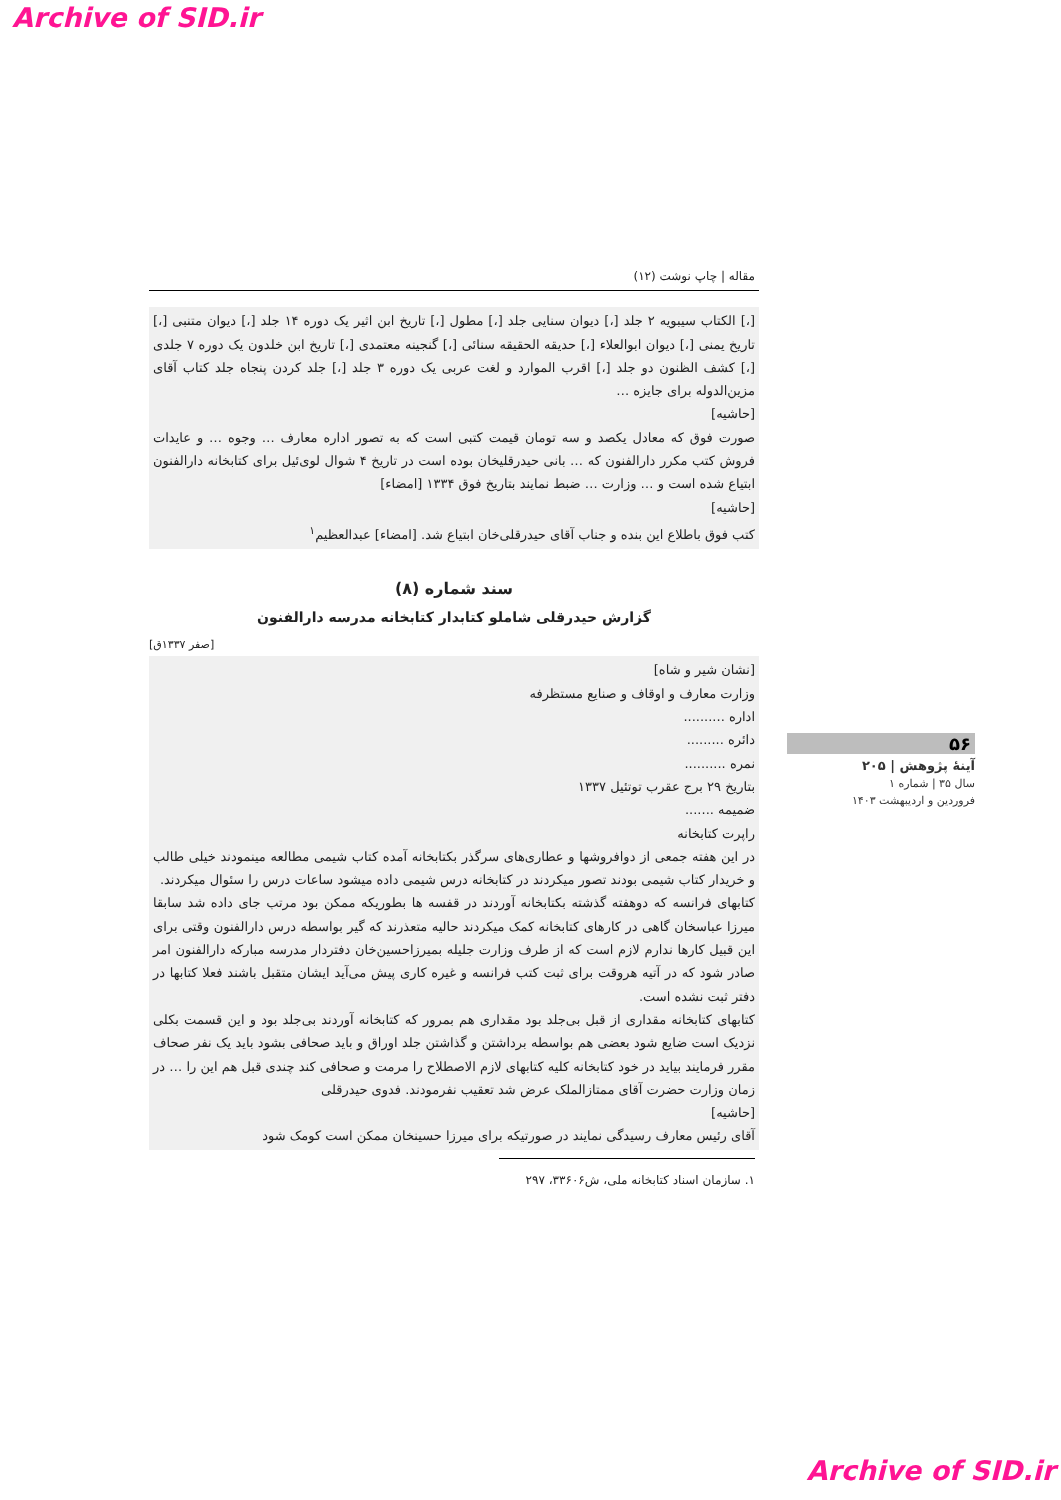Archive of SID.ir
مقاله | چاپ نوشت (۱۲)
[،] الکتاب سیبویه ۲ جلد [،] دیوان سنایی جلد [،] مطول [،] تاریخ ابن اثیر یک دوره ۱۴ جلد [،] دیوان متنبی [،] تاریخ یمنی [،] دیوان ابوالعلاء [،] حدیقه الحقیقه سنائی [،] گنجینه معتمدی [،] تاریخ ابن خلدون یک دوره ۷ جلدی [،] کشف الظنون دو جلد [،] اقرب الموارد و لغت عربی یک دوره ۳ جلد [،] جلد کردن پنجاه جلد کتاب آقای مزین‌الدوله برای جایزه …
[حاشیه]
صورت فوق که معادل یکصد و سه تومان قیمت کتبی است که به تصور اداره معارف … وجوه … و عایدات فروش کتب مکرر دارالفنون که … بانی حیدرقلیخان بوده است در تاریخ ۴ شوال لوی‌ئیل برای کتابخانه دارالفنون ابتیاع شده است و … وزارت … ضبط نمایند بتاریخ فوق ۱۳۳۴ [امضاء]
[حاشیه]
کتب فوق باطلاع این بنده و جناب آقای حیدرقلی‌خان ابتیاع شد. [امضاء] عبدالعظیم<sup>۱</sup>
سند شماره (۸)
گزارش حیدرقلی شاملو کتابدار کتابخانه مدرسه دارالفنون
[صفر ۱۳۳۷ق]
[نشان شیر و شاه]
وزارت معارف و اوقاف و صنایع مستظرفه
اداره ..........
دائره .........
نمره ..........
بتاریخ ۲۹ برج عقرب توتئیل ۱۳۳۷
ضمیمه .......
راپرت کتابخانه
در این هفته جمعی از دوافروشها و عطاری‌های سرگذر بکتابخانه آمده کتاب شیمی مطالعه مینمودند خیلی طالب و خریدار کتاب شیمی بودند تصور میکردند در کتابخانه درس شیمی داده میشود ساعات درس را سئوال میکردند.
کتابهای فرانسه که دوهفته گذشته بکتابخانه آوردند در قفسه ها بطوریکه ممکن بود مرتب جای داده شد سابقا میرزا عباسخان گاهی در کارهای کتابخانه کمک میکردند حالیه متعذرند که گیر بواسطه درس دارالفنون وقتی برای این قبیل کارها ندارم لازم است که از طرف وزارت جلیله بمیرزاحسین‌خان دفتردار مدرسه مبارکه دارالفنون امر صادر شود که در آتیه هروقت برای ثبت کتب فرانسه و غیره کاری پیش می‌آید ایشان متقبل باشند فعلا کتابها در دفتر ثبت نشده است.
کتابهای کتابخانه مقداری از قبل بی‌جلد بود مقداری هم بمرور که کتابخانه آوردند بی‌جلد بود و این قسمت بکلی نزدیک است ضایع شود بعضی هم بواسطه برداشتن و گذاشتن جلد اوراق و باید صحافی بشود باید یک نفر صحاف مقرر فرمایند بیاید در خود کتابخانه کلیه کتابهای لازم الاصطلاح را مرمت و صحافی کند چندی قبل هم این را … در زمان وزارت حضرت آقای ممتازالملک عرض شد تعقیب نفرمودند. فدوی حیدرقلی
[حاشیه]
آقای رئیس معارف رسیدگی نمایند در صورتیکه برای میرزا حسینخان ممکن است کومک شود
۱. سازمان اسناد کتابخانه ملی، ش۳۳۶۰۶، ۲۹۷
۵۶
آینهٔ پژوهش | ۲۰۵
سال ۳۵ | شماره ۱
فروردین و اردیبهشت ۱۴۰۳
Archive of SID.ir